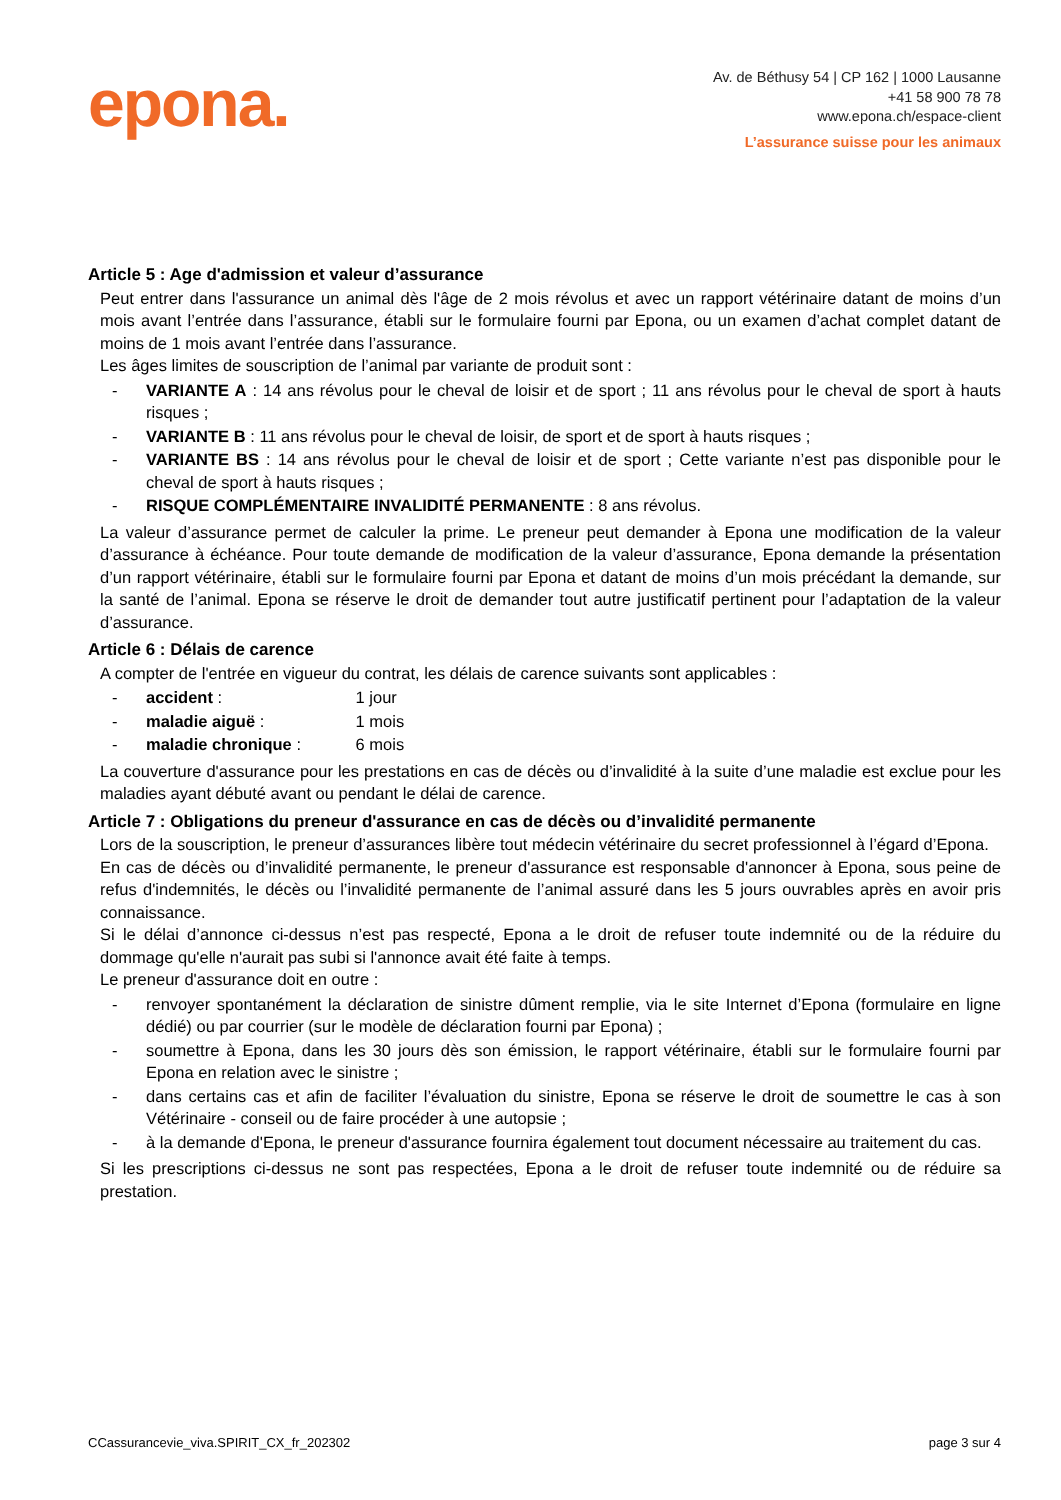epona.
Av. de Béthusy 54 | CP 162 | 1000 Lausanne
+41 58 900 78 78
www.epona.ch/espace-client
L’assurance suisse pour les animaux
Article 5 : Age d'admission et valeur d’assurance
Peut entrer dans l'assurance un animal dès l'âge de 2 mois révolus et avec un rapport vétérinaire datant de moins d’un mois avant l’entrée dans l’assurance, établi sur le formulaire fourni par Epona, ou un examen d’achat complet datant de moins de 1 mois avant l’entrée dans l’assurance.
Les âges limites de souscription de l’animal par variante de produit sont :
- VARIANTE A : 14 ans révolus pour le cheval de loisir et de sport ; 11 ans révolus pour le cheval de sport à hauts risques ;
- VARIANTE B : 11 ans révolus pour le cheval de loisir, de sport et de sport à hauts risques ;
- VARIANTE BS : 14 ans révolus pour le cheval de loisir et de sport ; Cette variante n’est pas disponible pour le cheval de sport à hauts risques ;
- RISQUE COMPLÉMENTAIRE INVALIDITÉ PERMANENTE : 8 ans révolus.
La valeur d’assurance permet de calculer la prime. Le preneur peut demander à Epona une modification de la valeur d’assurance à échéance. Pour toute demande de modification de la valeur d’assurance, Epona demande la présentation d’un rapport vétérinaire, établi sur le formulaire fourni par Epona et datant de moins d’un mois précédant la demande, sur la santé de l’animal. Epona se réserve le droit de demander tout autre justificatif pertinent pour l’adaptation de la valeur d’assurance.
Article 6 : Délais de carence
A compter de l'entrée en vigueur du contrat, les délais de carence suivants sont applicables :
- accident : 1 jour
- maladie aiguë : 1 mois
- maladie chronique : 6 mois
La couverture d'assurance pour les prestations en cas de décès ou d’invalidité à la suite d’une maladie est exclue pour les maladies ayant débuté avant ou pendant le délai de carence.
Article 7 : Obligations du preneur d'assurance en cas de décès ou d’invalidité permanente
Lors de la souscription, le preneur d’assurances libère tout médecin vétérinaire du secret professionnel à l’égard d’Epona.
En cas de décès ou d’invalidité permanente, le preneur d'assurance est responsable d'annoncer à Epona, sous peine de refus d'indemnités, le décès ou l’invalidité permanente de l’animal assuré dans les 5 jours ouvrables après en avoir pris connaissance.
Si le délai d’annonce ci-dessus n’est pas respecté, Epona a le droit de refuser toute indemnité ou de la réduire du dommage qu'elle n'aurait pas subi si l'annonce avait été faite à temps.
Le preneur d'assurance doit en outre :
- renvoyer spontanément la déclaration de sinistre dûment remplie, via le site Internet d’Epona (formulaire en ligne dédié) ou par courrier (sur le modèle de déclaration fourni par Epona) ;
- soumettre à Epona, dans les 30 jours dès son émission, le rapport vétérinaire, établi sur le formulaire fourni par Epona en relation avec le sinistre ;
- dans certains cas et afin de faciliter l’évaluation du sinistre, Epona se réserve le droit de soumettre le cas à son Vétérinaire - conseil ou de faire procéder à une autopsie ;
- à la demande d'Epona, le preneur d'assurance fournira également tout document nécessaire au traitement du cas.
Si les prescriptions ci-dessus ne sont pas respectées, Epona a le droit de refuser toute indemnité ou de réduire sa prestation.
CCassurancevie_viva.SPIRIT_CX_fr_202302 page 3 sur 4